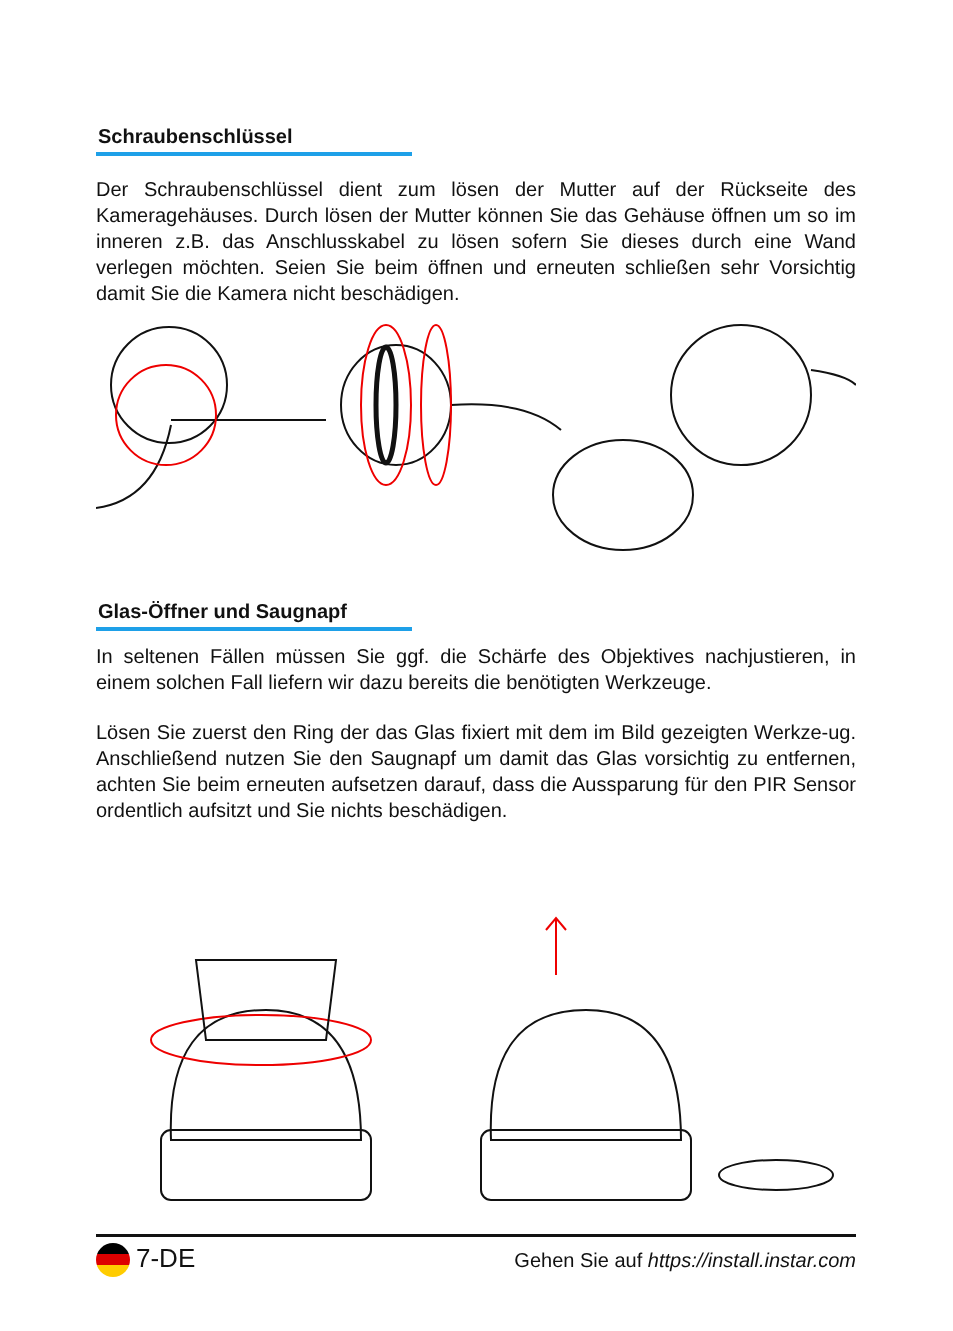Schraubenschlüssel
Der Schraubenschlüssel dient zum lösen der Mutter auf der Rückseite des Kameragehäuses. Durch lösen der Mutter können Sie das Gehäuse öffnen um so im inneren z.B. das Anschlusskabel zu lösen sofern Sie dieses durch eine Wand verlegen möchten. Seien Sie beim öffnen und erneuten schließen sehr Vorsichtig damit Sie die Kamera nicht beschädigen.
Glas-Öffner und Saugnapf
In seltenen Fällen müssen Sie ggf. die Schärfe des Objektives nachjustieren, in einem solchen Fall liefern wir dazu bereits die benötigten Werkzeuge.
Lösen Sie zuerst den Ring der das Glas fixiert mit dem im Bild gezeigten Werkze-ug. Anschließend nutzen Sie den Saugnapf um damit das Glas vorsichtig zu entfernen, achten Sie beim erneuten aufsetzen darauf, dass die Aussparung für den PIR Sensor ordentlich aufsitzt und Sie nichts beschädigen.
7-DE Gehen Sie auf https://install.instar.com